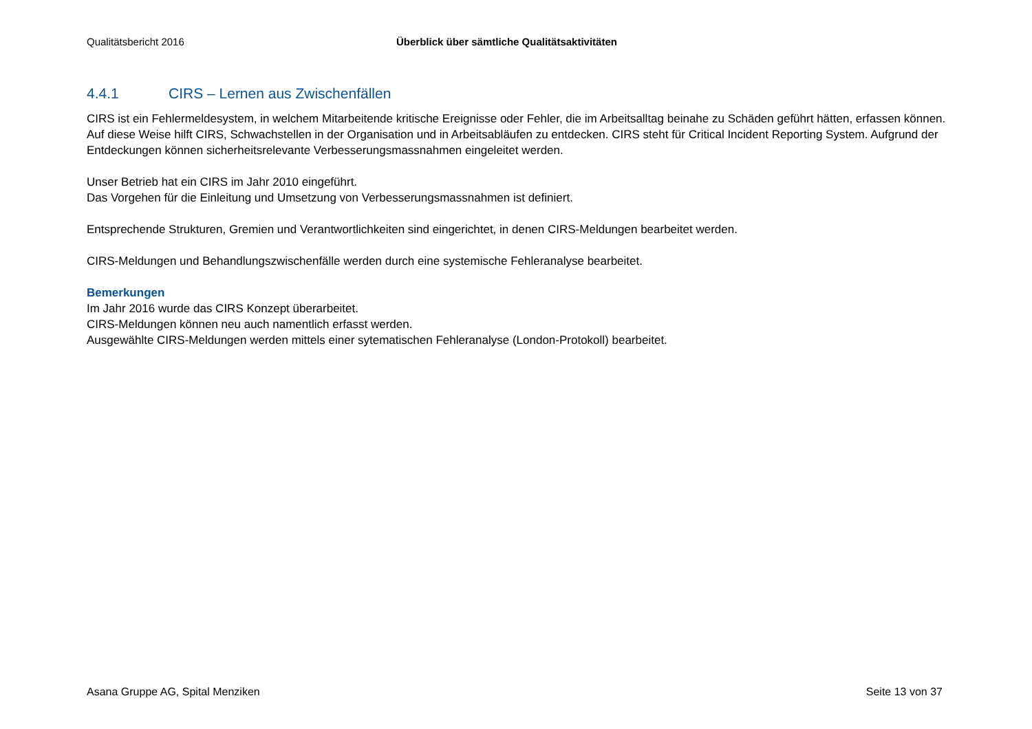Qualitätsbericht 2016 Überblick über sämtliche Qualitätsaktivitäten
4.4.1 CIRS – Lernen aus Zwischenfällen
CIRS ist ein Fehlermeldesystem, in welchem Mitarbeitende kritische Ereignisse oder Fehler, die im Arbeitsalltag beinahe zu Schäden geführt hätten, erfassen können. Auf diese Weise hilft CIRS, Schwachstellen in der Organisation und in Arbeitsabläufen zu entdecken. CIRS steht für Critical Incident Reporting System. Aufgrund der Entdeckungen können sicherheitsrelevante Verbesserungsmassnahmen eingeleitet werden.
Unser Betrieb hat ein CIRS im Jahr 2010 eingeführt.
Das Vorgehen für die Einleitung und Umsetzung von Verbesserungsmassnahmen ist definiert.
Entsprechende Strukturen, Gremien und Verantwortlichkeiten sind eingerichtet, in denen CIRS-Meldungen bearbeitet werden.
CIRS-Meldungen und Behandlungszwischenfälle werden durch eine systemische Fehleranalyse bearbeitet.
Bemerkungen
Im Jahr 2016 wurde das CIRS Konzept überarbeitet.
CIRS-Meldungen können neu auch namentlich erfasst werden.
Ausgewählte CIRS-Meldungen werden mittels einer sytematischen Fehleranalyse (London-Protokoll) bearbeitet.
Asana Gruppe AG, Spital Menziken Seite 13 von 37